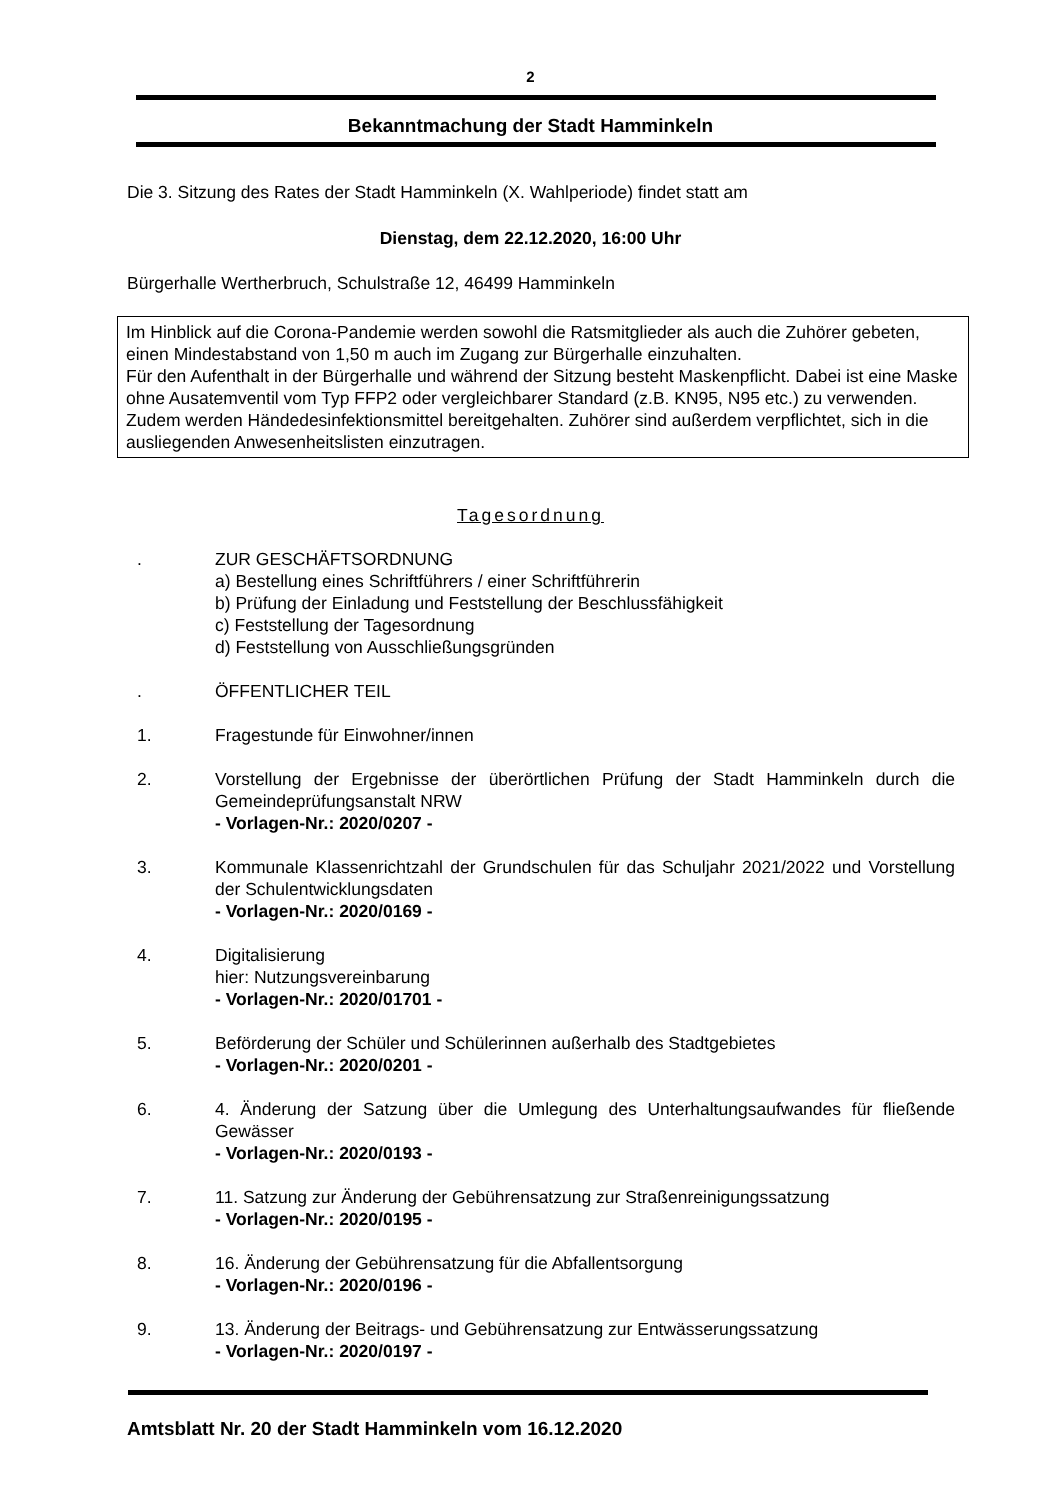2
Bekanntmachung der Stadt Hamminkeln
Die 3. Sitzung des Rates der Stadt Hamminkeln (X. Wahlperiode) findet statt am
Dienstag, dem 22.12.2020, 16:00 Uhr
Bürgerhalle Wertherbruch, Schulstraße 12, 46499 Hamminkeln
Im Hinblick auf die Corona-Pandemie werden sowohl die Ratsmitglieder als auch die Zuhörer gebeten, einen Mindestabstand von 1,50 m auch im Zugang zur Bürgerhalle einzuhalten.
Für den Aufenthalt in der Bürgerhalle und während der Sitzung besteht Maskenpflicht. Dabei ist eine Maske ohne Ausatemventil vom Typ FFP2 oder vergleichbarer Standard (z.B. KN95, N95 etc.) zu verwenden.
Zudem werden Händedesinfektionsmittel bereitgehalten. Zuhörer sind außerdem verpflichtet, sich in die ausliegenden Anwesenheitslisten einzutragen.
Tagesordnung
. ZUR GESCHÄFTSORDNUNG
a) Bestellung eines Schriftführers / einer Schriftführerin
b) Prüfung der Einladung und Feststellung der Beschlussfähigkeit
c) Feststellung der Tagesordnung
d) Feststellung von Ausschließungsgründen
. ÖFFENTLICHER TEIL
1. Fragestunde für Einwohner/innen
2. Vorstellung der Ergebnisse der überörtlichen Prüfung der Stadt Hamminkeln durch die Gemeindeprüfungsanstalt NRW
- Vorlagen-Nr.: 2020/0207 -
3. Kommunale Klassenrichtzahl der Grundschulen für das Schuljahr 2021/2022 und Vorstellung der Schulentwicklungsdaten
- Vorlagen-Nr.: 2020/0169 -
4. Digitalisierung
hier: Nutzungsvereinbarung
- Vorlagen-Nr.: 2020/01701 -
5. Beförderung der Schüler und Schülerinnen außerhalb des Stadtgebietes
- Vorlagen-Nr.: 2020/0201 -
6. 4. Änderung der Satzung über die Umlegung des Unterhaltungsaufwandes für fließende Gewässer
- Vorlagen-Nr.: 2020/0193 -
7. 11. Satzung zur Änderung der Gebührensatzung zur Straßenreinigungssatzung
- Vorlagen-Nr.: 2020/0195 -
8. 16. Änderung der Gebührensatzung für die Abfallentsorgung
- Vorlagen-Nr.: 2020/0196 -
9. 13. Änderung der Beitrags- und Gebührensatzung zur Entwässerungssatzung
- Vorlagen-Nr.: 2020/0197 -
Amtsblatt Nr. 20 der Stadt Hamminkeln vom 16.12.2020